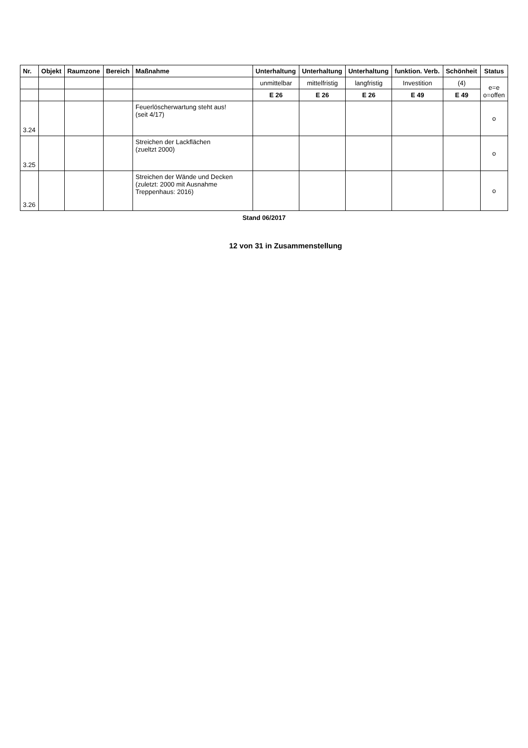| Nr. | Objekt | Raumzone | Bereich | Maßnahme | Unterhaltung | Unterhaltung | Unterhaltung | funktion. Verb. | Schönheit | Status |
| --- | --- | --- | --- | --- | --- | --- | --- | --- | --- | --- |
| | | | | | unmittelbar | mittelfristig | langfristig | Investition | (4) | e=e o=offen |
| | | | | | E 26 | E 26 | E 26 | E 49 | E 49 | |
| 3.24 | | | | Feuerlöscherwartung steht aus! (seit 4/17) | | | | | | o |
| 3.25 | | | | Streichen der Lackflächen (zueltzt 2000) | | | | | | o |
| 3.26 | | | | Streichen der Wände und Decken (zuletzt: 2000 mit Ausnahme Treppenhaus: 2016) | | | | | | o |
Stand 06/2017
12 von 31 in Zusammenstellung